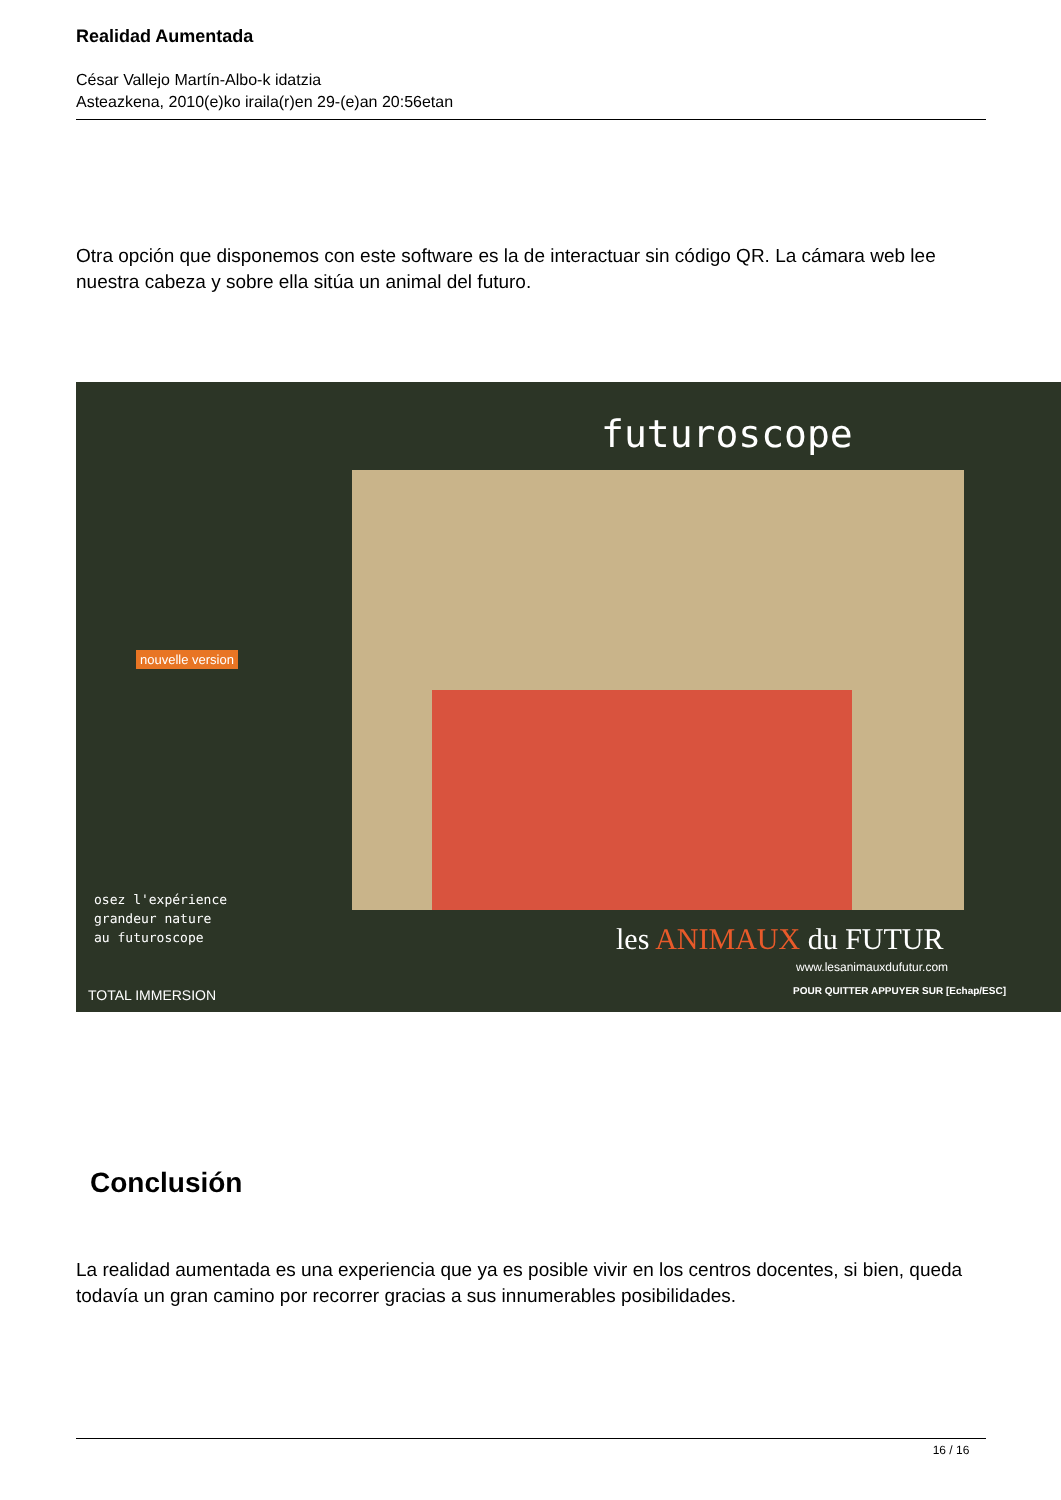Realidad Aumentada
César Vallejo Martín-Albo-k idatzia
Asteazkena, 2010(e)ko iraila(r)en 29-(e)an 20:56etan
Otra opción que disponemos con este software es la de interactuar sin código QR. La cámara web lee nuestra cabeza y sobre ella sitúa un animal del futuro.
futuroscope
nouvelle version
osez l'expérience
grandeur nature
au futuroscope les ANIMAUX du FUTUR
www.lesanimauxdufutur.com
TOTAL IMMERSION POUR QUITTER APPUYER SUR [Echap/ESC]
Conclusión
La realidad aumentada es una experiencia que ya es posible vivir en los centros docentes, si bien, queda todavía un gran camino por recorrer gracias a sus innumerables posibilidades.
16 / 16